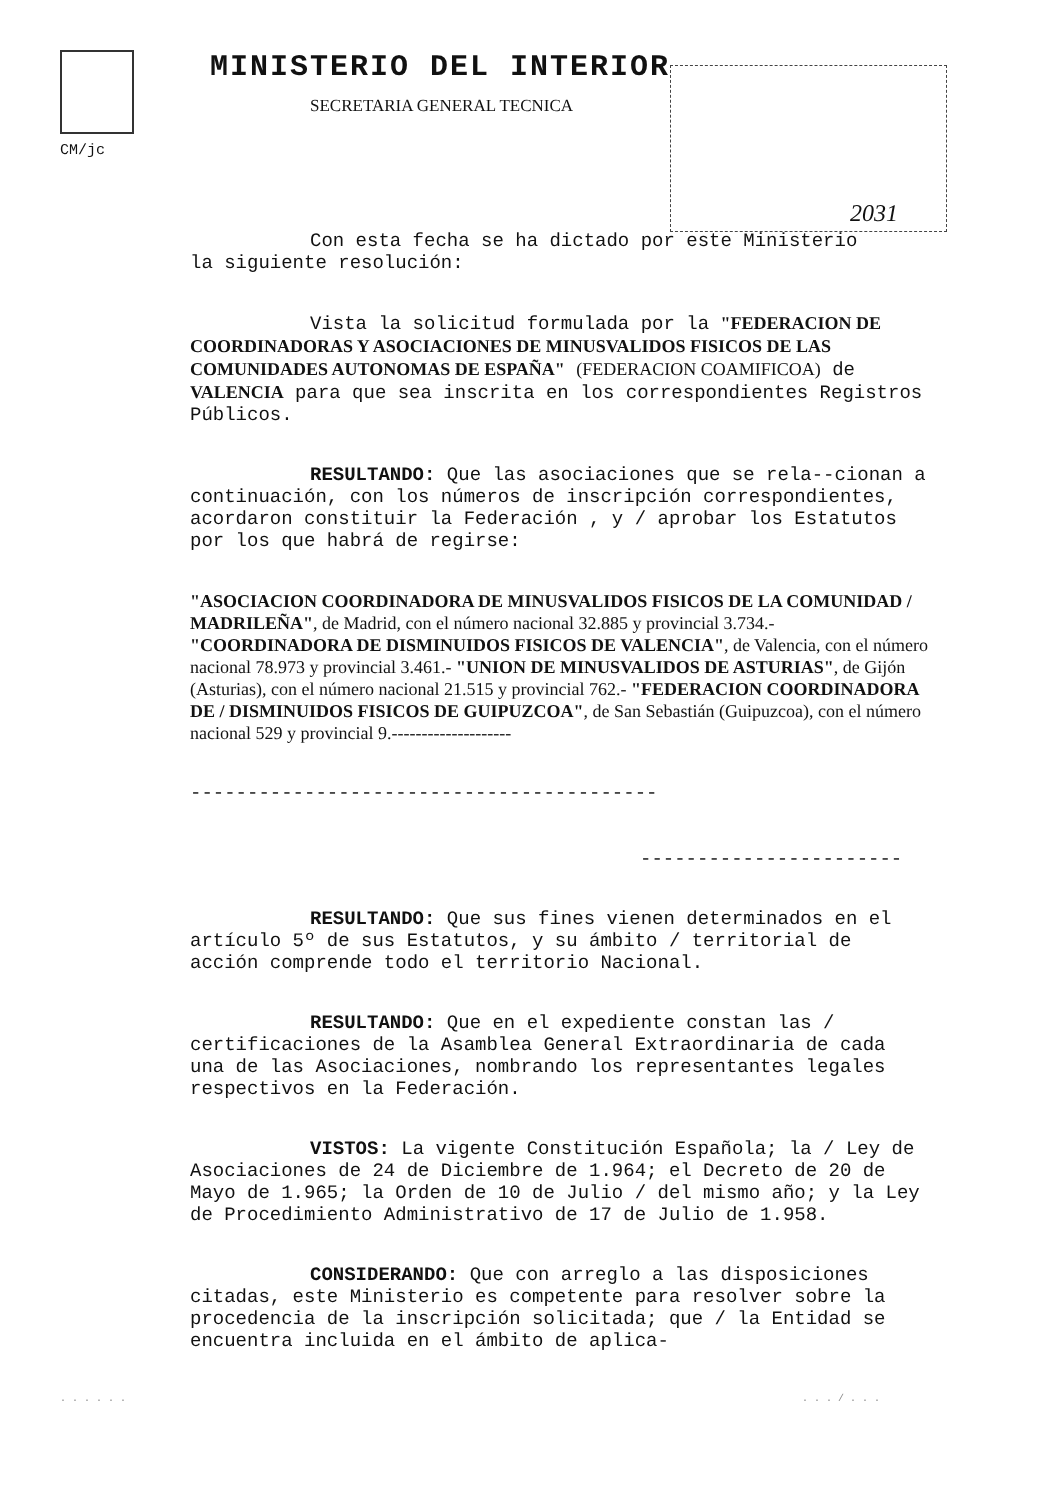CM/jc
MINISTERIO DEL INTERIOR
SECRETARIA GENERAL TECNICA
2031
Con esta fecha se ha dictado por este Ministerio
la siguiente resolución:
Vista la solicitud formulada por la "FEDERACION DE COORDINADORAS Y ASOCIACIONES DE MINUSVALIDOS FISICOS DE LAS COMUNIDADES AUTONOMAS DE ESPAÑA" (FEDERACION COAMIFICOA) de VALENCIA para que sea inscrita en los correspondientes Registros Públicos.
RESULTANDO: Que las asociaciones que se rela--cionan a continuación, con los números de inscripción correspondientes, acordaron constituir la Federación , y / aprobar los Estatutos por los que habrá de regirse:
"ASOCIACION COORDINADORA DE MINUSVALIDOS FISICOS DE LA COMUNIDAD / MADRILEÑA", de Madrid, con el número nacional 32.885 y provincial 3.734.- "COORDINADORA DE DISMINUIDOS FISICOS DE VALENCIA", de Valencia, con el número nacional 78.973 y provincial 3.461.- "UNION DE MINUSVALIDOS DE ASTURIAS", de Gijón (Asturias), con el número nacional 21.515 y provincial 762.- "FEDERACION COORDINADORA DE / DISMINUIDOS FISICOS DE GUIPUZCOA", de San Sebastián (Guipuzcoa), con el número nacional 529 y provincial 9.--------------------
-----------------------------------------
-----------------------
RESULTANDO: Que sus fines vienen determinados en el artículo 5º de sus Estatutos, y su ámbito / territorial de acción comprende todo el territorio Nacional.
RESULTANDO: Que en el expediente constan las / certificaciones de la Asamblea General Extraordinaria de cada una de las Asociaciones, nombrando los representantes legales respectivos en la Federación.
VISTOS: La vigente Constitución Española; la / Ley de Asociaciones de 24 de Diciembre de 1.964; el Decreto de 20 de Mayo de 1.965; la Orden de 10 de Julio / del mismo año; y la Ley de Procedimiento Administrativo de 17 de Julio de 1.958.
CONSIDERANDO: Que con arreglo a las disposiciones citadas, este Ministerio es competente para resolver sobre la procedencia de la inscripción solicitada; que / la Entidad se encuentra incluida en el ámbito de aplica-
. . . . . .. . . / . . .